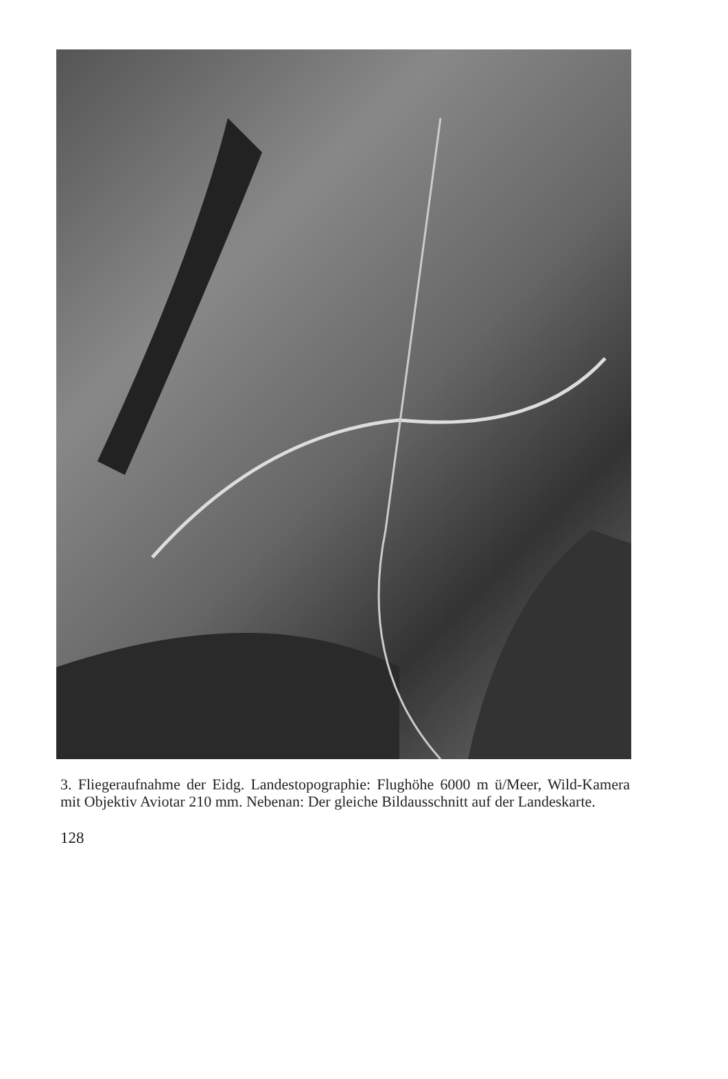3. Fliegeraufnahme der Eidg. Landestopographie: Flughöhe 6000 m ü/Meer, Wild-Kamera mit Objektiv Aviotar 210 mm. Nebenan: Der gleiche Bildausschnitt auf der Landeskarte.
128